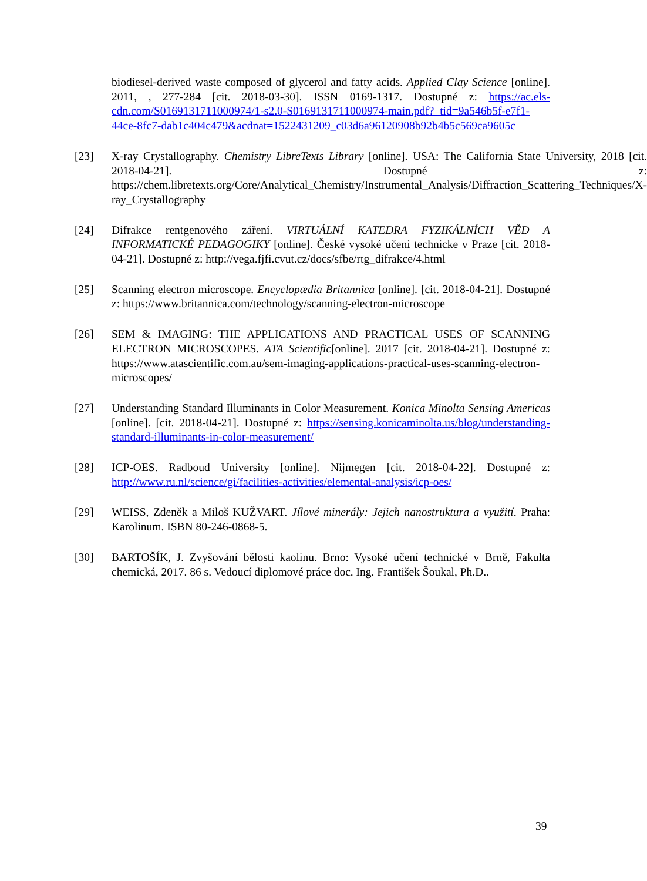biodiesel-derived waste composed of glycerol and fatty acids. Applied Clay Science [online]. 2011, , 277-284 [cit. 2018-03-30]. ISSN 0169-1317. Dostupné z: https://ac.els-cdn.com/S0169131711000974/1-s2.0-S0169131711000974-main.pdf?_tid=9a546b5f-e7f1-44ce-8fc7-dab1c404c479&acdnat=1522431209_c03d6a96120908b92b4b5c569ca9605c
[23] X-ray Crystallography. Chemistry LibreTexts Library [online]. USA: The California State University, 2018 [cit. 2018-04-21]. Dostupné z: https://chem.libretexts.org/Core/Analytical_Chemistry/Instrumental_Analysis/Diffraction_Scattering_Techniques/X-ray_Crystallography
[24] Difrakce rentgenového záření. VIRTUÁLNÍ KATEDRA FYZIKÁLNÍCH VĚD A INFORMATICKÉ PEDAGOGIKY [online]. České vysoké učeni technicke v Praze [cit. 2018-04-21]. Dostupné z: http://vega.fjfi.cvut.cz/docs/sfbe/rtg_difrakce/4.html
[25] Scanning electron microscope. Encyclopædia Britannica [online]. [cit. 2018-04-21]. Dostupné z: https://www.britannica.com/technology/scanning-electron-microscope
[26] SEM & IMAGING: THE APPLICATIONS AND PRACTICAL USES OF SCANNING ELECTRON MICROSCOPES. ATA Scientific[online]. 2017 [cit. 2018-04-21]. Dostupné z: https://www.atascientific.com.au/sem-imaging-applications-practical-uses-scanning-electron-microscopes/
[27] Understanding Standard Illuminants in Color Measurement. Konica Minolta Sensing Americas [online]. [cit. 2018-04-21]. Dostupné z: https://sensing.konicaminolta.us/blog/understanding-standard-illuminants-in-color-measurement/
[28] ICP-OES. Radboud University [online]. Nijmegen [cit. 2018-04-22]. Dostupné z: http://www.ru.nl/science/gi/facilities-activities/elemental-analysis/icp-oes/
[29] WEISS, Zdeněk a Miloš KUŽVART. Jílové minerály: Jejich nanostruktura a využití. Praha: Karolinum. ISBN 80-246-0868-5.
[30] BARTOŠÍK, J. Zvyšování bělosti kaolinu. Brno: Vysoké učení technické v Brně, Fakulta chemická, 2017. 86 s. Vedoucí diplomové práce doc. Ing. František Šoukal, Ph.D..
39